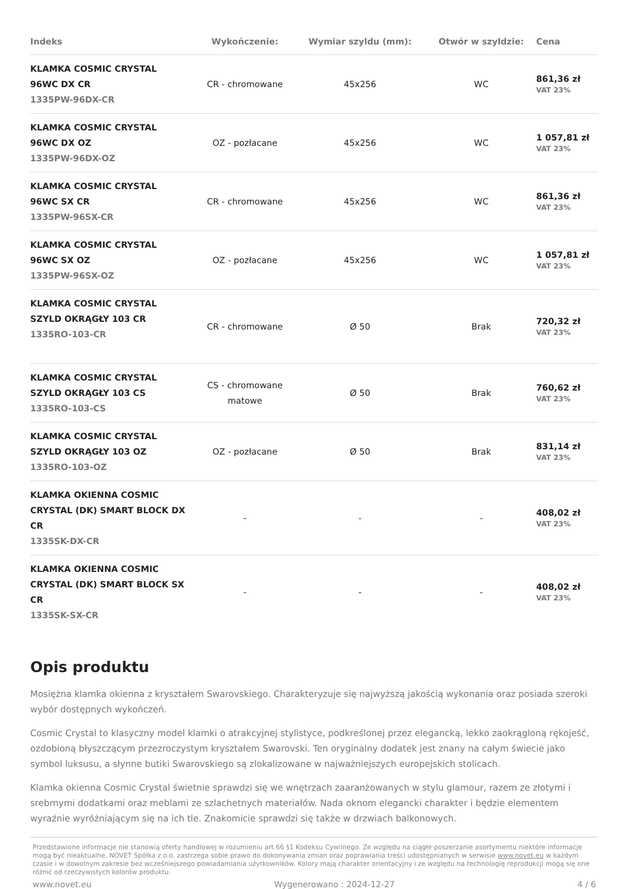| Indeks | Wykończenie: | Wymiar szyldu (mm): | Otwór w szyldzie: | Cena |
| --- | --- | --- | --- | --- |
| KLAMKA COSMIC CRYSTAL 96WC DX CR 1335PW-96DX-CR | CR - chromowane | 45x256 | WC | 861,36 zł VAT 23% |
| KLAMKA COSMIC CRYSTAL 96WC DX OZ 1335PW-96DX-OZ | OZ - pozłacane | 45x256 | WC | 1 057,81 zł VAT 23% |
| KLAMKA COSMIC CRYSTAL 96WC SX CR 1335PW-96SX-CR | CR - chromowane | 45x256 | WC | 861,36 zł VAT 23% |
| KLAMKA COSMIC CRYSTAL 96WC SX OZ 1335PW-96SX-OZ | OZ - pozłacane | 45x256 | WC | 1 057,81 zł VAT 23% |
| KLAMKA COSMIC CRYSTAL SZYLD OKRĄGŁY 103 CR 1335RO-103-CR | CR - chromowane | Ø 50 | Brak | 720,32 zł VAT 23% |
| KLAMKA COSMIC CRYSTAL SZYLD OKRĄGŁY 103 CS 1335RO-103-CS | CS - chromowane matowe | Ø 50 | Brak | 760,62 zł VAT 23% |
| KLAMKA COSMIC CRYSTAL SZYLD OKRĄGŁY 103 OZ 1335RO-103-OZ | OZ - pozłacane | Ø 50 | Brak | 831,14 zł VAT 23% |
| KLAMKA OKIENNA COSMIC CRYSTAL (DK) SMART BLOCK DX CR 1335SK-DX-CR | - | - | - | 408,02 zł VAT 23% |
| KLAMKA OKIENNA COSMIC CRYSTAL (DK) SMART BLOCK SX CR 1335SK-SX-CR | - | - | - | 408,02 zł VAT 23% |
Opis produktu
Mosiężna klamka okienna z kryształem Swarovskiego. Charakteryzuje się najwyższą jakością wykonania oraz posiada szeroki wybór dostępnych wykończeń.
Cosmic Crystal to klasyczny model klamki o atrakcyjnej stylistyce, podkreślonej przez elegancką, lekko zaokrągloną rękojeść, ozdobioną błyszczącym przezroczystym kryształem Swarovski. Ten oryginalny dodatek jest znany na całym świecie jako symbol luksusu, a słynne butiki Swarovskiego są zlokalizowane w najważniejszych europejskich stolicach.
Klamka okienna Cosmic Crystal świetnie sprawdzi się we wnętrzach zaaranżowanych w stylu glamour, razem ze złotymi i srebrnymi dodatkami oraz meblami ze szlachetnych materiałów. Nada oknom elegancki charakter i będzie elementem wyraźnie wyróżniającym się na ich tle. Znakomicie sprawdzi się także w drzwiach balkonowych.
Przedstawione informacje nie stanowią oferty handlowej w rozumieniu art.66 §1 Kodeksu Cywilnego. Ze względu na ciągłe poszerzanie asortymentu niektóre informacje mogą być nieaktualne. NOVET Spółka z o.o. zastrzega sobie prawo do dokonywania zmian oraz poprawiania treści udostępnianych w serwisie www.novet.eu w każdym czasie i w dowolnym zakresie bez wcześniejszego powiadamiania użytkowników. Kolory mają charakter orientacyjny i ze względu na technologię reprodukcji mogą się one różnić od rzeczywistych kolorów produktu.
www.novet.eu Wygenerowano : 2024-12-27 4 / 6